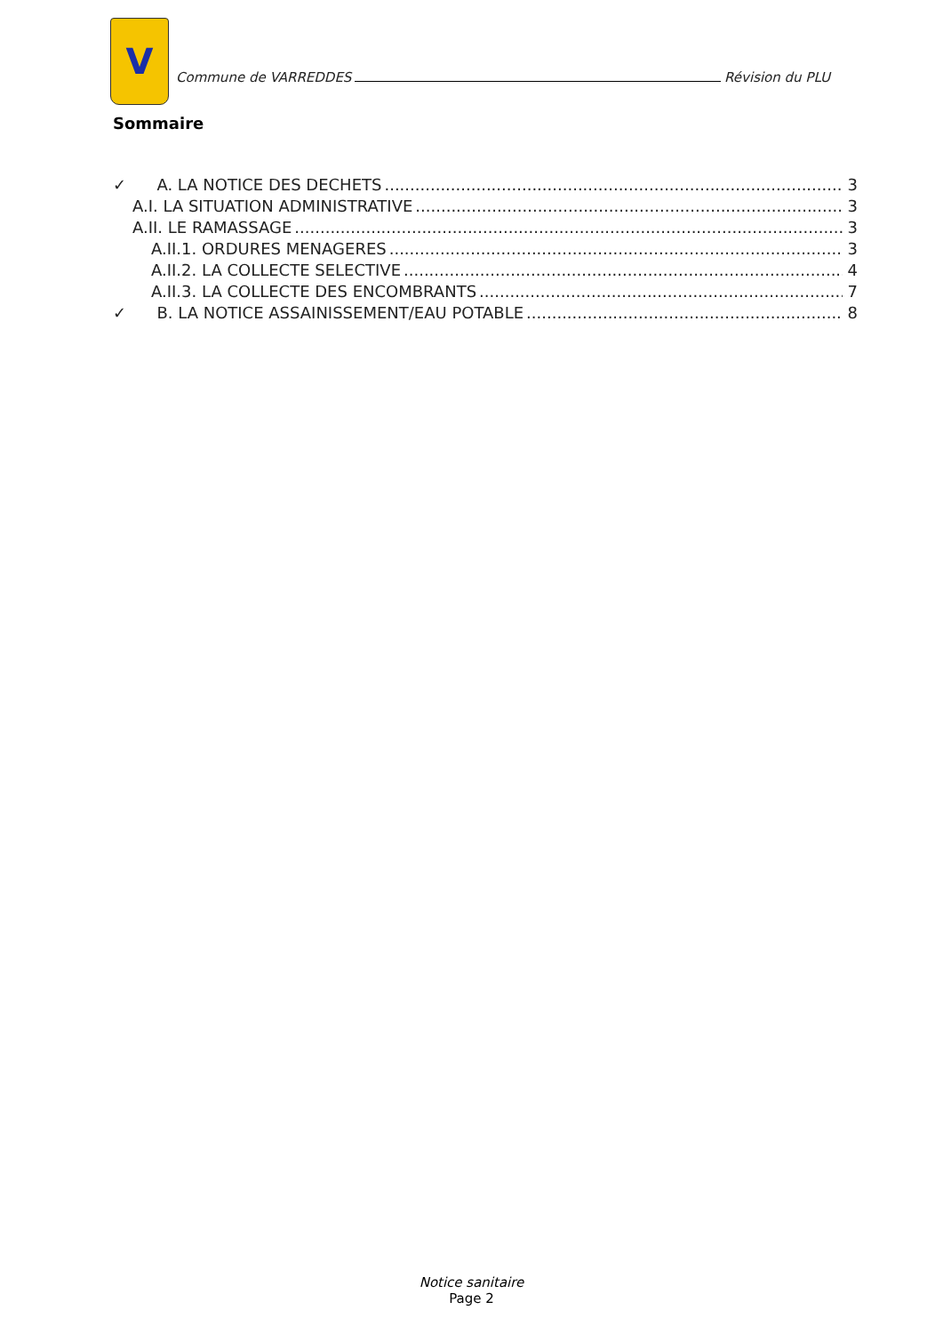V
Commune de VARREDDES Révision du PLU
Sommaire
✓ A. LA NOTICE DES DECHETS 3
A.I. LA SITUATION ADMINISTRATIVE 3
A.II. LE RAMASSAGE 3
A.II.1. ORDURES MENAGERES 3
A.II.2. LA COLLECTE SELECTIVE 4
A.II.3. LA COLLECTE DES ENCOMBRANTS 7
✓ B. LA NOTICE ASSAINISSEMENT/EAU POTABLE 8
Notice sanitaire
Page 2